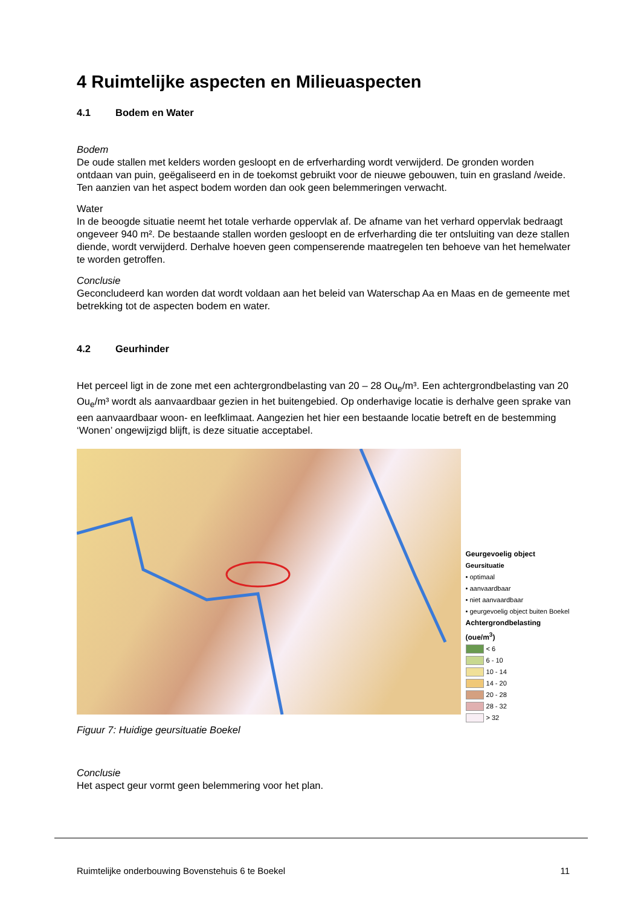4 Ruimtelijke aspecten en Milieuaspecten
4.1 Bodem en Water
Bodem
De oude stallen met kelders worden gesloopt en de erfverharding wordt verwijderd. De gronden worden ontdaan van puin, geëgaliseerd en in de toekomst gebruikt voor de nieuwe gebouwen, tuin en grasland /weide. Ten aanzien van het aspect bodem worden dan ook geen belemmeringen verwacht.
Water
In de beoogde situatie neemt het totale verharde oppervlak af. De afname van het verhard oppervlak bedraagt ongeveer 940 m². De bestaande stallen worden gesloopt en de erfverharding die ter ontsluiting van deze stallen diende, wordt verwijderd. Derhalve hoeven geen compenserende maatregelen ten behoeve van het hemelwater te worden getroffen.
Conclusie
Geconcludeerd kan worden dat wordt voldaan aan het beleid van Waterschap Aa en Maas en de gemeente met betrekking tot de aspecten bodem en water.
4.2 Geurhinder
Het perceel ligt in de zone met een achtergrondbelasting van 20 – 28 Ou<sub>e</sub>/m³. Een achtergrondbelasting van 20 Ou<sub>e</sub>/m³ wordt als aanvaardbaar gezien in het buitengebied. Op onderhavige locatie is derhalve geen sprake van een aanvaardbaar woon- en leefklimaat. Aangezien het hier een bestaande locatie betreft en de bestemming ‘Wonen’ ongewijzigd blijft, is deze situatie acceptabel.
Geurgevoelig object
Geursituatie
• optimaal
• aanvaardbaar
• niet aanvaardbaar
• geurgevoelig object buiten Boekel
Achtergrondbelasting (oue/m<sup>3</sup>)
< 6
6 - 10
10 - 14
14 - 20
20 - 28
28 - 32
> 32
Figuur 7: Huidige geursituatie Boekel
Conclusie
Het aspect geur vormt geen belemmering voor het plan.
Ruimtelijke onderbouwing Bovenstehuis 6 te Boekel 11